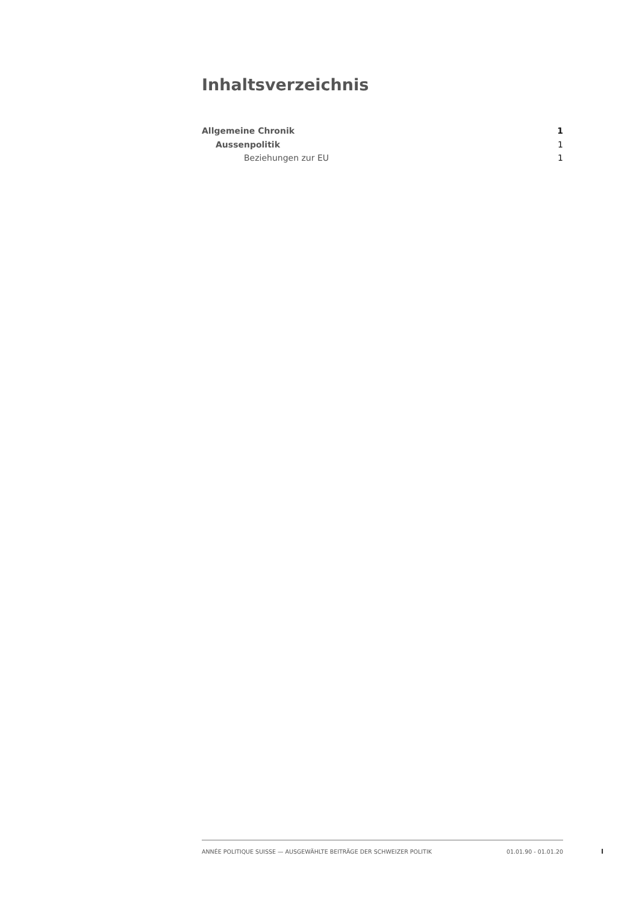Inhaltsverzeichnis
Allgemeine Chronik 1
Aussenpolitik 1
Beziehungen zur EU 1
ANNÉE POLITIQUE SUISSE — AUSGEWÄHLTE BEITRÄGE DER SCHWEIZER POLITIK 01.01.90 - 01.01.20
I